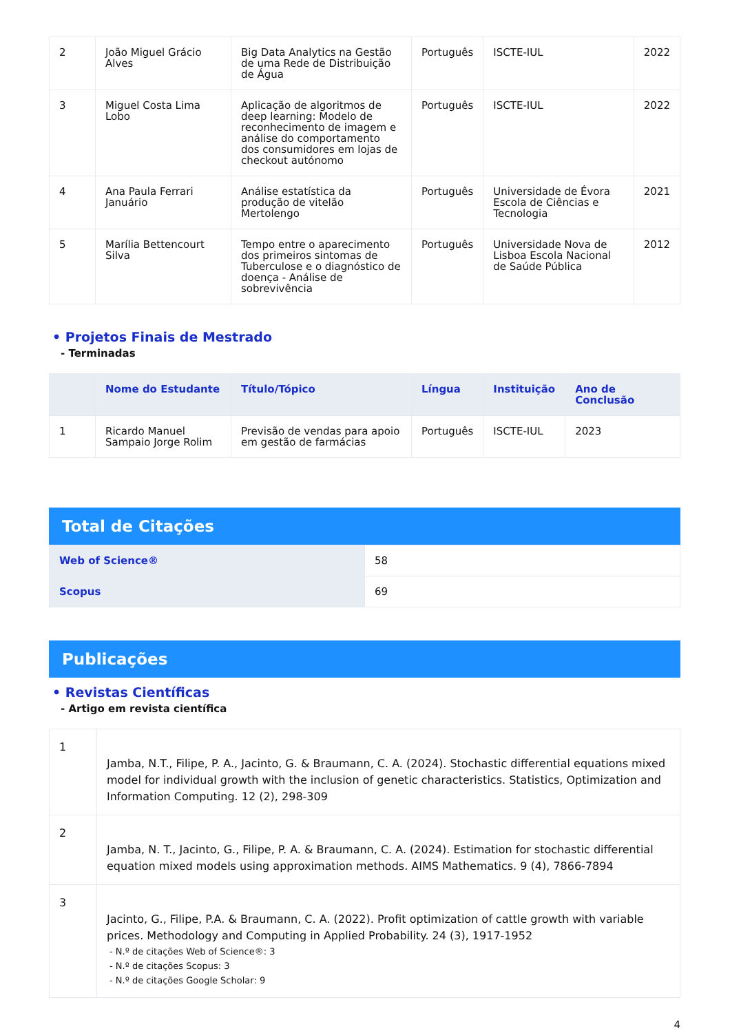| 2 | João Miguel Grácio Alves | Big Data Analytics na Gestão de uma Rede de Distribuição de Água | Português | ISCTE-IUL | 2022 |
| 3 | Miguel Costa Lima Lobo | Aplicação de algoritmos de deep learning: Modelo de reconhecimento de imagem e análise do comportamento dos consumidores em lojas de checkout autónomo | Português | ISCTE-IUL | 2022 |
| 4 | Ana Paula Ferrari Januário | Análise estatística da produção de vitelão Mertolengo | Português | Universidade de Évora Escola de Ciências e Tecnologia | 2021 |
| 5 | Marília Bettencourt Silva | Tempo entre o aparecimento dos primeiros sintomas de Tuberculose e o diagnóstico de doença - Análise de sobrevivência | Português | Universidade Nova de Lisboa Escola Nacional de Saúde Pública | 2012 |
• Projetos Finais de Mestrado
- Terminadas
| | Nome do Estudante | Título/Tópico | Língua | Instituição | Ano de Conclusão |
| --- | --- | --- | --- | --- | --- |
| 1 | Ricardo Manuel Sampaio Jorge Rolim | Previsão de vendas para apoio em gestão de farmácias | Português | ISCTE-IUL | 2023 |
Total de Citações
| Web of Science® | 58 |
| Scopus | 69 |
Publicações
• Revistas Científicas
- Artigo em revista científica
| 1 | Jamba, N.T., Filipe, P. A., Jacinto, G. & Braumann, C. A. (2024). Stochastic differential equations mixed model for individual growth with the inclusion of genetic characteristics. Statistics, Optimization and Information Computing. 12 (2), 298-309 |
| 2 | Jamba, N. T., Jacinto, G., Filipe, P. A. & Braumann, C. A. (2024). Estimation for stochastic differential equation mixed models using approximation methods. AIMS Mathematics. 9 (4), 7866-7894 |
| 3 | Jacinto, G., Filipe, P.A. & Braumann, C. A. (2022). Profit optimization of cattle growth with variable prices. Methodology and Computing in Applied Probability. 24 (3), 1917-1952 - N.º de citações Web of Science®: 3 - N.º de citações Scopus: 3 - N.º de citações Google Scholar: 9 |
4